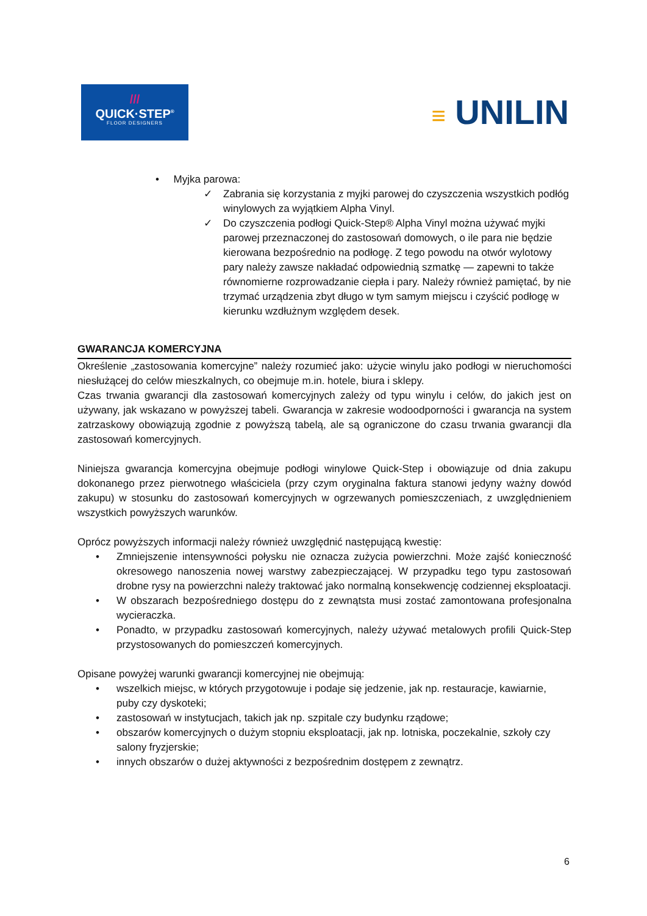///
QUICK·STEP<sup>®</sup>
FLOOR DESIGNERS
≡ UNILIN
• Myjka parowa:
✓ Zabrania się korzystania z myjki parowej do czyszczenia wszystkich podłóg winylowych za wyjątkiem Alpha Vinyl.
✓ Do czyszczenia podłogi Quick-Step® Alpha Vinyl można używać myjki parowej przeznaczonej do zastosowań domowych, o ile para nie będzie kierowana bezpośrednio na podłogę. Z tego powodu na otwór wylotowy pary należy zawsze nakładać odpowiednią szmatkę — zapewni to także równomierne rozprowadzanie ciepła i pary. Należy również pamiętać, by nie trzymać urządzenia zbyt długo w tym samym miejscu i czyścić podłogę w kierunku wzdłużnym względem desek.
GWARANCJA KOMERCYJNA
Określenie „zastosowania komercyjne” należy rozumieć jako: użycie winylu jako podłogi w nieruchomości niesłużącej do celów mieszkalnych, co obejmuje m.in. hotele, biura i sklepy.
Czas trwania gwarancji dla zastosowań komercyjnych zależy od typu winylu i celów, do jakich jest on używany, jak wskazano w powyższej tabeli. Gwarancja w zakresie wodoodporności i gwarancja na system zatrzaskowy obowiązują zgodnie z powyższą tabelą, ale są ograniczone do czasu trwania gwarancji dla zastosowań komercyjnych.
Niniejsza gwarancja komercyjna obejmuje podłogi winylowe Quick-Step i obowiązuje od dnia zakupu dokonanego przez pierwotnego właściciela (przy czym oryginalna faktura stanowi jedyny ważny dowód zakupu) w stosunku do zastosowań komercyjnych w ogrzewanych pomieszczeniach, z uwzględnieniem wszystkich powyższych warunków.
Oprócz powyższych informacji należy również uwzględnić następującą kwestię:
• Zmniejszenie intensywności połysku nie oznacza zużycia powierzchni. Może zajść konieczność okresowego nanoszenia nowej warstwy zabezpieczającej. W przypadku tego typu zastosowań drobne rysy na powierzchni należy traktować jako normalną konsekwencję codziennej eksploatacji.
• W obszarach bezpośredniego dostępu do z zewnątsta musi zostać zamontowana profesjonalna wycieraczka.
• Ponadto, w przypadku zastosowań komercyjnych, należy używać metalowych profili Quick-Step przystosowanych do pomieszczeń komercyjnych.
Opisane powyżej warunki gwarancji komercyjnej nie obejmują:
• wszelkich miejsc, w których przygotowuje i podaje się jedzenie, jak np. restauracje, kawiarnie, puby czy dyskoteki;
• zastosowań w instytucjach, takich jak np. szpitale czy budynku rządowe;
• obszarów komercyjnych o dużym stopniu eksploatacji, jak np. lotniska, poczekalnie, szkoły czy salony fryzjerskie;
• innych obszarów o dużej aktywności z bezpośrednim dostępem z zewnątrz.
6